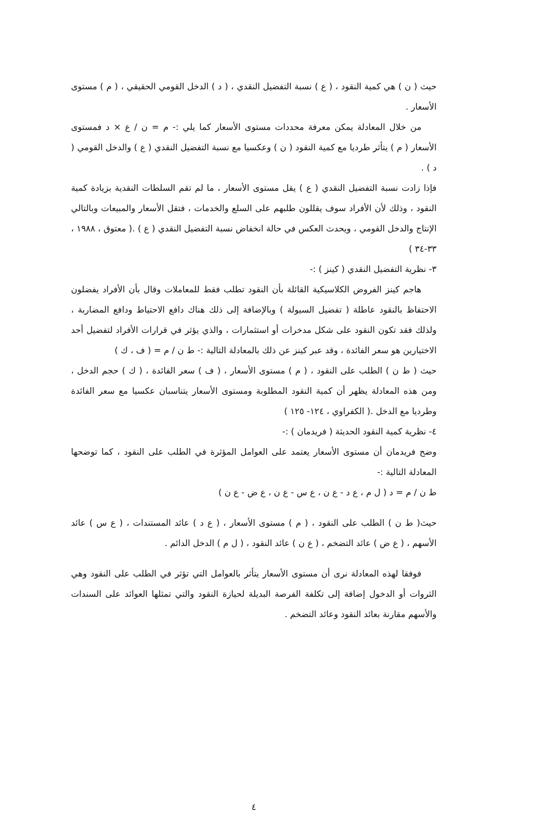حيث ( ن ) هي كمية النقود ، ( ع ) نسبة التفضيل النقدي ، ( د ) الدخل القومي الحقيقي ، ( م ) مستوى الأسعار .
من خلال المعادلة يمكن معرفة محددات مستوى الأسعار كما يلي :- م = ن / ع × د فمستوى الأسعار ( م ) يتأثر طرديا مع كمية النقود ( ن ) وعكسيا مع نسبة التفضيل النقدي ( ع ) والدخل القومي ( د ) .
فإذا زادت نسبة التفضيل النقدي ( ع ) يقل مستوى الأسعار ، ما لم تقم السلطات النقدية بزيادة كمية النقود ، وذلك لأن الأفراد سوف يقللون طلبهم على السلع والخدمات ، فتقل الأسعار والمبيعات وبالتالي الإنتاج والدخل القومي ، ويحدث العكس في حالة انخفاض نسبة التفضيل النقدي ( ع ) .( معتوق ، ١٩٨٨ ، ٣٣-٣٤ )
٣- نظرية التفضيل النقدي ( كينز ) :-
هاجم كينز الفروض الكلاسيكية القائلة بأن النقود تطلب فقط للمعاملات وقال بأن الأفراد يفضلون الاحتفاظ بالنقود عاطلة ( تفضيل السيولة ) وبالإضافة إلى ذلك هناك دافع الاحتياط ودافع المضاربة ، ولذلك فقد تكون النقود على شكل مدخرات أو استثمارات ، والذي يؤثر في قرارات الأفراد لتفضيل أحد الاختيارين هو سعر الفائدة ، وقد عبر كينز عن ذلك بالمعادلة التالية :- ط ن / م = ( ف ، ك )
حيث ( ط ن ) الطلب على النقود ، ( م ) مستوى الأسعار ، ( ف ) سعر الفائدة ، ( ك ) حجم الدخل ، ومن هذه المعادلة يظهر أن كمية النقود المطلوبة ومستوى الأسعار يتناسبان عكسيا مع سعر الفائدة وطرديا مع الدخل .( الكفراوي ، ١٢٤- ١٢٥ )
٤- نظرية كمية النقود الحديثة ( فريدمان ) :-
وضح فريدمان أن مستوى الأسعار يعتمد على العوامل المؤثرة في الطلب على النقود ، كما توضحها المعادلة التالية :-
ط ن / م = د ( ل م ، ع د - ع ن ، ع س - ع ن ، ع ض - ع ن )
حيث( ط ن ) الطلب على النقود ، ( م ) مستوى الأسعار ، ( ع د ) عائد المستندات ، ( ع س ) عائد الأسهم ، ( ع ض ) عائد التضخم ، ( ع ن ) عائد النقود ، ( ل م ) الدخل الدائم .
فوفقا لهذه المعادلة نرى أن مستوى الأسعار يتأثر بالعوامل التي تؤثر في الطلب على النقود وهي الثروات أو الدخول إضافة إلى تكلفة الفرصة البديلة لحيازة النقود والتي تمثلها العوائد على السندات والأسهم مقارنة بعائد النقود وعائد التضخم .
٤